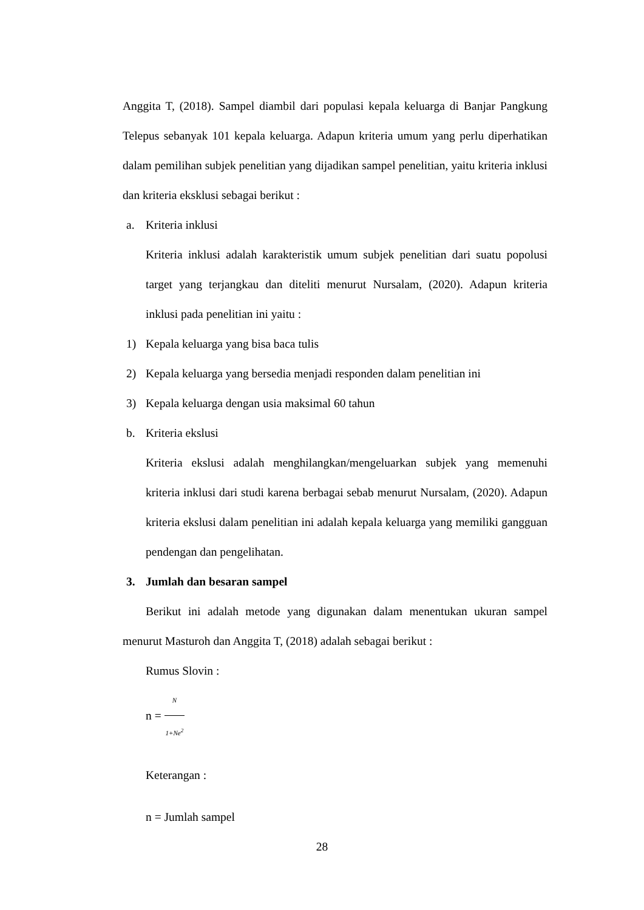Anggita T, (2018). Sampel diambil dari populasi kepala keluarga di Banjar Pangkung Telepus sebanyak 101 kepala keluarga. Adapun kriteria umum yang perlu diperhatikan dalam pemilihan subjek penelitian yang dijadikan sampel penelitian, yaitu kriteria inklusi dan kriteria eksklusi sebagai berikut :
a. Kriteria inklusi
Kriteria inklusi adalah karakteristik umum subjek penelitian dari suatu popolusi target yang terjangkau dan diteliti menurut Nursalam, (2020). Adapun kriteria inklusi pada penelitian ini yaitu :
1) Kepala keluarga yang bisa baca tulis
2) Kepala keluarga yang bersedia menjadi responden dalam penelitian ini
3) Kepala keluarga dengan usia maksimal 60 tahun
b. Kriteria ekslusi
Kriteria ekslusi adalah menghilangkan/mengeluarkan subjek yang memenuhi kriteria inklusi dari studi karena berbagai sebab menurut Nursalam, (2020). Adapun kriteria ekslusi dalam penelitian ini adalah kepala keluarga yang memiliki gangguan pendengan dan pengelihatan.
3. Jumlah dan besaran sampel
Berikut ini adalah metode yang digunakan dalam menentukan ukuran sampel menurut Masturoh dan Anggita T, (2018) adalah sebagai berikut :
Rumus Slovin :
n = N 1+Ne<sup>2</sup>
Keterangan :
n = Jumlah sampel
28